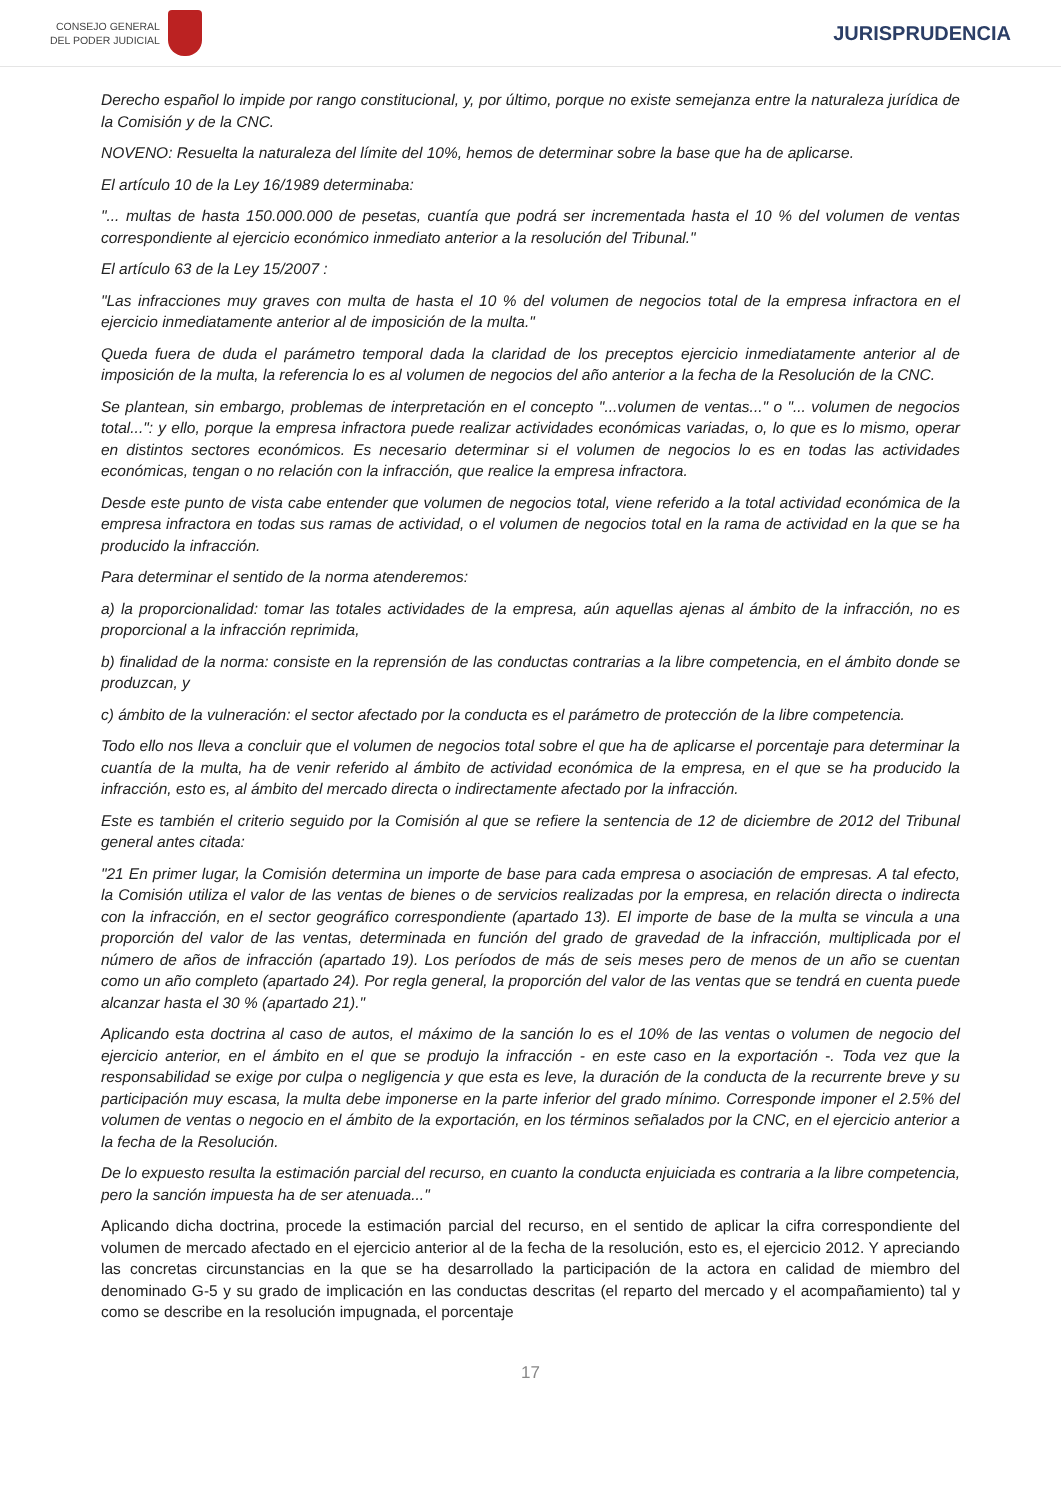CONSEJO GENERAL
DEL PODER JUDICIAL
JURISPRUDENCIA
Derecho español lo impide por rango constitucional, y, por último, porque no existe semejanza entre la naturaleza jurídica de la Comisión y de la CNC.
NOVENO: Resuelta la naturaleza del límite del 10%, hemos de determinar sobre la base que ha de aplicarse.
El artículo 10 de la Ley 16/1989 determinaba:
"... multas de hasta 150.000.000 de pesetas, cuantía que podrá ser incrementada hasta el 10 % del volumen de ventas correspondiente al ejercicio económico inmediato anterior a la resolución del Tribunal."
El artículo 63 de la Ley 15/2007 :
"Las infracciones muy graves con multa de hasta el 10 % del volumen de negocios total de la empresa infractora en el ejercicio inmediatamente anterior al de imposición de la multa."
Queda fuera de duda el parámetro temporal dada la claridad de los preceptos ejercicio inmediatamente anterior al de imposición de la multa, la referencia lo es al volumen de negocios del año anterior a la fecha de la Resolución de la CNC.
Se plantean, sin embargo, problemas de interpretación en el concepto "...volumen de ventas..." o "... volumen de negocios total...": y ello, porque la empresa infractora puede realizar actividades económicas variadas, o, lo que es lo mismo, operar en distintos sectores económicos. Es necesario determinar si el volumen de negocios lo es en todas las actividades económicas, tengan o no relación con la infracción, que realice la empresa infractora.
Desde este punto de vista cabe entender que volumen de negocios total, viene referido a la total actividad económica de la empresa infractora en todas sus ramas de actividad, o el volumen de negocios total en la rama de actividad en la que se ha producido la infracción.
Para determinar el sentido de la norma atenderemos:
a) la proporcionalidad: tomar las totales actividades de la empresa, aún aquellas ajenas al ámbito de la infracción, no es proporcional a la infracción reprimida,
b) finalidad de la norma: consiste en la reprensión de las conductas contrarias a la libre competencia, en el ámbito donde se produzcan, y
c) ámbito de la vulneración: el sector afectado por la conducta es el parámetro de protección de la libre competencia.
Todo ello nos lleva a concluir que el volumen de negocios total sobre el que ha de aplicarse el porcentaje para determinar la cuantía de la multa, ha de venir referido al ámbito de actividad económica de la empresa, en el que se ha producido la infracción, esto es, al ámbito del mercado directa o indirectamente afectado por la infracción.
Este es también el criterio seguido por la Comisión al que se refiere la sentencia de 12 de diciembre de 2012 del Tribunal general antes citada:
"21 En primer lugar, la Comisión determina un importe de base para cada empresa o asociación de empresas. A tal efecto, la Comisión utiliza el valor de las ventas de bienes o de servicios realizadas por la empresa, en relación directa o indirecta con la infracción, en el sector geográfico correspondiente (apartado 13). El importe de base de la multa se vincula a una proporción del valor de las ventas, determinada en función del grado de gravedad de la infracción, multiplicada por el número de años de infracción (apartado 19). Los períodos de más de seis meses pero de menos de un año se cuentan como un año completo (apartado 24). Por regla general, la proporción del valor de las ventas que se tendrá en cuenta puede alcanzar hasta el 30 % (apartado 21)."
Aplicando esta doctrina al caso de autos, el máximo de la sanción lo es el 10% de las ventas o volumen de negocio del ejercicio anterior, en el ámbito en el que se produjo la infracción - en este caso en la exportación -. Toda vez que la responsabilidad se exige por culpa o negligencia y que esta es leve, la duración de la conducta de la recurrente breve y su participación muy escasa, la multa debe imponerse en la parte inferior del grado mínimo. Corresponde imponer el 2.5% del volumen de ventas o negocio en el ámbito de la exportación, en los términos señalados por la CNC, en el ejercicio anterior a la fecha de la Resolución.
De lo expuesto resulta la estimación parcial del recurso, en cuanto la conducta enjuiciada es contraria a la libre competencia, pero la sanción impuesta ha de ser atenuada..."
Aplicando dicha doctrina, procede la estimación parcial del recurso, en el sentido de aplicar la cifra correspondiente del volumen de mercado afectado en el ejercicio anterior al de la fecha de la resolución, esto es, el ejercicio 2012. Y apreciando las concretas circunstancias en la que se ha desarrollado la participación de la actora en calidad de miembro del denominado G-5 y su grado de implicación en las conductas descritas (el reparto del mercado y el acompañamiento) tal y como se describe en la resolución impugnada, el porcentaje
17